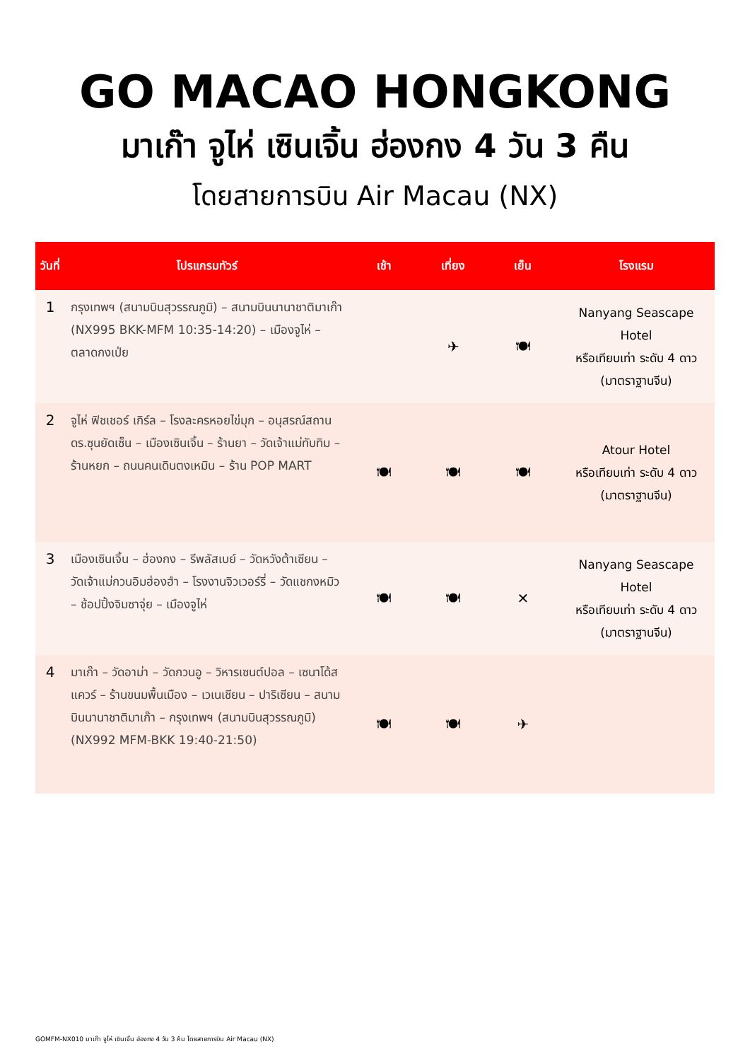GO MACAO HONGKONG
มาเก๊า จูไห่ เซินเจิ้น ฮ่องกง 4 วัน 3 คืน
โดยสายการบิน Air Macau (NX)
| วันที่ | โปรแกรมทัวร์ | เช้า | เที่ยง | เย็น | โรงแรม |
| --- | --- | --- | --- | --- | --- |
| 1 | กรุงเทพฯ (สนามบินสุวรรณภูมิ) – สนามบินนานาชาติมาเก๊า (NX995 BKK-MFM 10:35-14:20) – เมืองจูไห่ – ตลาดกงเป่ย | | ✈ | 🍽 | Nanyang Seascape Hotel หรือเทียบเท่า ระดับ 4 ดาว (มาตราฐานจีน) |
| 2 | จูไห่ ฟิชเชอร์ เกิร์ล – โรงละครหอยไข่มุก – อนุสรณ์สถาน ดร.ซุนยัดเซ็น – เมืองเซินเจิ้น – ร้านยา – วัดเจ้าแม่ทับทิม – ร้านหยก – ถนนคนเดินตงเหมิน – ร้าน POP MART | 🍽 | 🍽 | 🍽 | Atour Hotel หรือเทียบเท่า ระดับ 4 ดาว (มาตราฐานจีน) |
| 3 | เมืองเซินเจิ้น – ฮ่องกง – รีพลัสเบย์ – วัดหวังต้าเซียน – วัดเจ้าแม่กวนอิมฮ่องฮำ – โรงงานจิวเวอร์รี่ – วัดแชกงหมิว – ช้อปปิ้งจิมซาจุ่ย – เมืองจูไห่ | 🍽 | 🍽 | ✕ | Nanyang Seascape Hotel หรือเทียบเท่า ระดับ 4 ดาว (มาตราฐานจีน) |
| 4 | มาเก๊า – วัดอาม่า – วัดกวนอู – วิหารเซนต์ปอล – เซนาโด้สแควร์ – ร้านขนมพื้นเมือง – เวเนเชียน – ปาริเซียน – สนามบินนานาชาติมาเก๊า – กรุงเทพฯ (สนามบินสุวรรณภูมิ) (NX992 MFM-BKK 19:40-21:50) | 🍽 | 🍽 | ✈ | |
GOMFM-NX010 มาเก๊า จูไห่ เซินเจิ้น ฮ่องกง 4 วัน 3 คืน โดยสายการบิน Air Macau (NX)